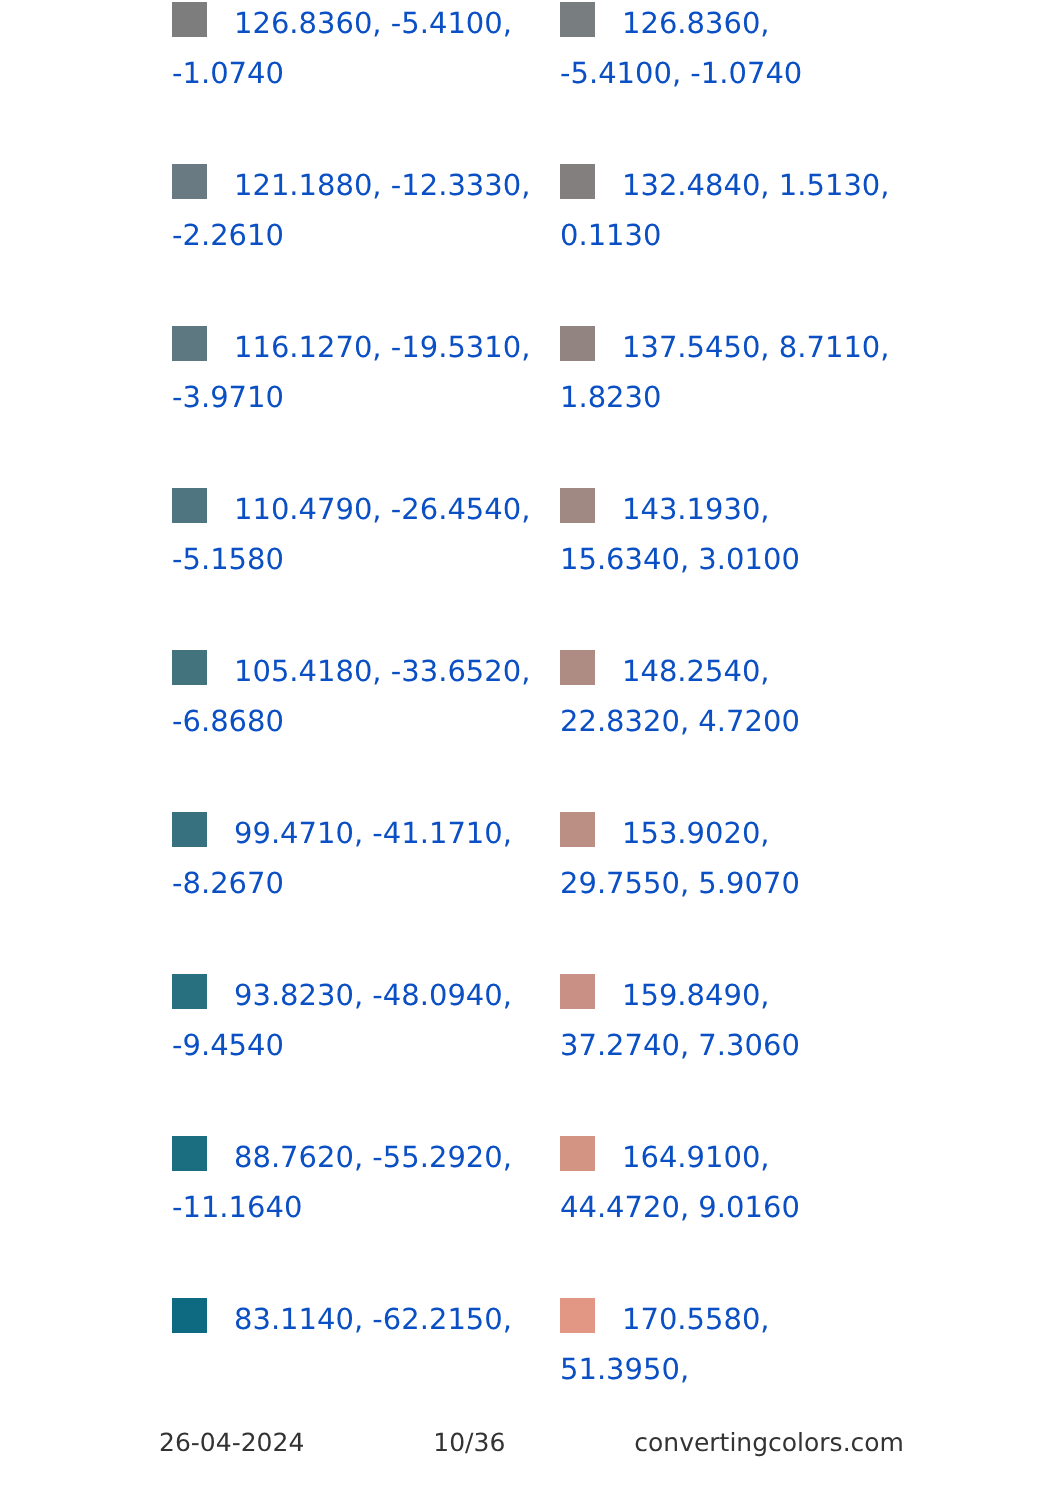126.8360, -5.4100, -1.0740
126.8360, -5.4100, -1.0740
121.1880, -12.3330, -2.2610
132.4840, 1.5130, 0.1130
116.1270, -19.5310, -3.9710
137.5450, 8.7110, 1.8230
110.4790, -26.4540, -5.1580
143.1930, 15.6340, 3.0100
105.4180, -33.6520, -6.8680
148.2540, 22.8320, 4.7200
99.4710, -41.1710, -8.2670
153.9020, 29.7550, 5.9070
93.8230, -48.0940, -9.4540
159.8490, 37.2740, 7.3060
88.7620, -55.2920, -11.1640
164.9100, 44.4720, 9.0160
83.1140, -62.2150,
170.5580, 51.3950,
26-04-2024 10/36 convertingcolors.com